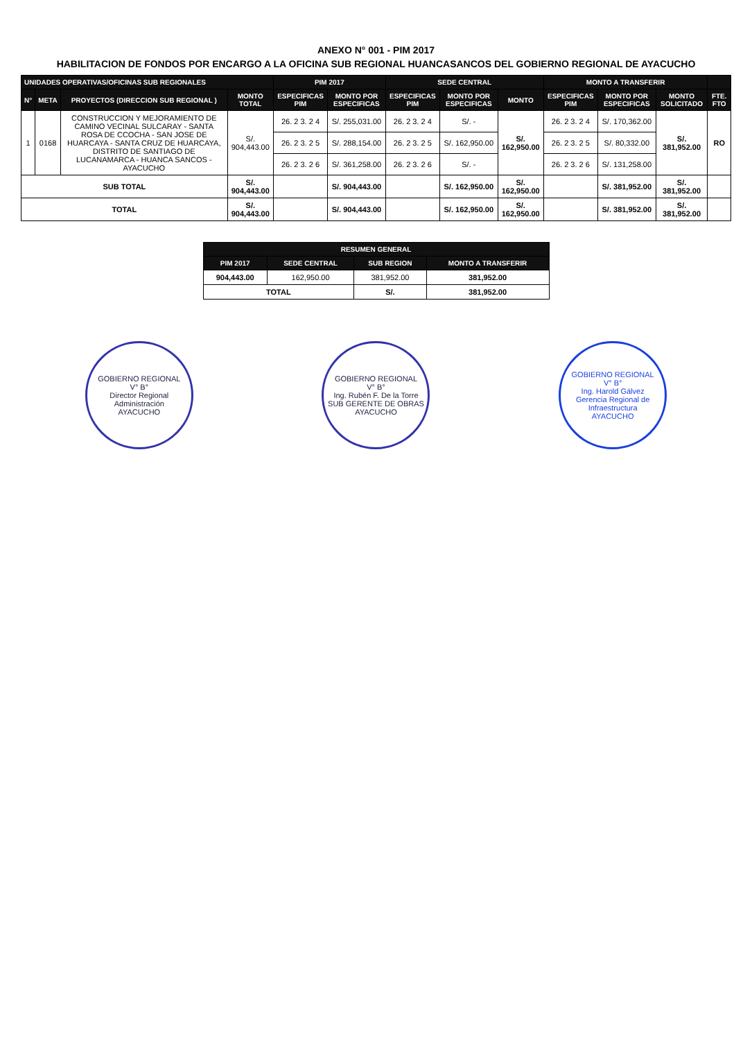ANEXO N° 001 - PIM 2017
HABILITACION DE FONDOS POR ENCARGO A LA OFICINA SUB REGIONAL HUANCASANCOS DEL GOBIERNO REGIONAL DE AYACUCHO
| UNIDADES OPERATIVAS/OFICINAS SUB REGIONALES | | | | PIM 2017 | | SEDE CENTRAL | | | MONTO A TRANSFERIR | | | |
| --- | --- | --- | --- | --- | --- | --- | --- | --- | --- | --- | --- | --- |
| N° | META | PROYECTOS (DIRECCION SUB REGIONAL ) | MONTO TOTAL | ESPECIFICAS PIM | MONTO POR ESPECIFICAS | ESPECIFICAS PIM | MONTO POR ESPECIFICAS | MONTO | ESPECIFICAS PIM | MONTO POR ESPECIFICAS | MONTO SOLICITADO | FTE. FTO |
| 1 | 0168 | CONSTRUCCION Y MEJORAMIENTO DE CAMINO VECINAL SULCARAY - SANTA ROSA DE CCOCHA - SAN JOSE DE HUARCAYA - SANTA CRUZ DE HUARCAYA, DISTRITO DE SANTIAGO DE LUCANAMARCA - HUANCA SANCOS - AYACUCHO | S/. 904,443.00 | 26. 2 3. 2 4 | S/. 255,031.00 | 26. 2 3. 2 4 | S/. - | S/. 162,950.00 | 26. 2 3. 2 4 | S/. 170,362.00 | S/. 381,952.00 | RO |
| | | | | 26. 2 3. 2 5 | S/. 288,154.00 | 26. 2 3. 2 5 | S/. 162,950.00 | | 26. 2 3. 2 5 | S/. 80,332.00 | | |
| | | | | 26. 2 3. 2 6 | S/. 361,258.00 | 26. 2 3. 2 6 | S/. - | | 26. 2 3. 2 6 | S/. 131,258.00 | | |
| SUB TOTAL | | | S/. 904,443.00 | | S/. 904,443.00 | | S/. 162,950.00 | S/. 162,950.00 | | S/. 381,952.00 | S/. 381,952.00 | |
| TOTAL | | | S/. 904,443.00 | | S/. 904,443.00 | | S/. 162,950.00 | S/. 162,950.00 | | S/. 381,952.00 | S/. 381,952.00 | |
| RESUMEN GENERAL | | | |
| --- | --- | --- | --- |
| PIM 2017 | SEDE CENTRAL | SUB REGION | MONTO A TRANSFERIR |
| 904,443.00 | 162,950.00 | 381,952.00 | 381,952.00 |
| TOTAL | | S/. | 381,952.00 |
GOBIERNO REGIONAL
V° B°
Director Regional
Administración
AYACUCHO
GOBIERNO REGIONAL
V° B°
Ing. Rubén F. De la Torre
SUB GERENTE DE OBRAS
AYACUCHO
GOBIERNO REGIONAL
V° B°
Ing. Harold Gálvez
Gerencia Regional de Infraestructura
AYACUCHO